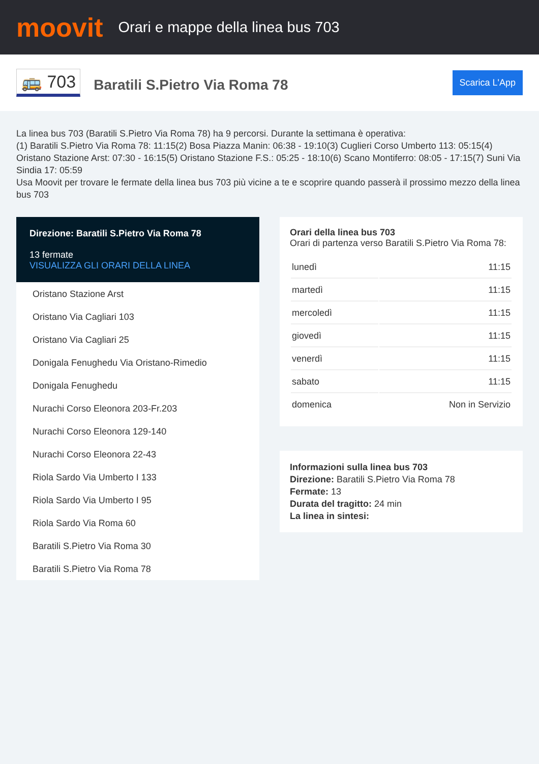moovit
Orari e mappe della linea bus 703
🚌 703
Baratili S.Pietro Via Roma 78
Scarica L'App
La linea bus 703 (Baratili S.Pietro Via Roma 78) ha 9 percorsi. Durante la settimana è operativa:
(1) Baratili S.Pietro Via Roma 78: 11:15(2) Bosa Piazza Manin: 06:38 - 19:10(3) Cuglieri Corso Umberto 113: 05:15(4) Oristano Stazione Arst: 07:30 - 16:15(5) Oristano Stazione F.S.: 05:25 - 18:10(6) Scano Montiferro: 08:05 - 17:15(7) Suni Via Sindia 17: 05:59
Usa Moovit per trovare le fermate della linea bus 703 più vicine a te e scoprire quando passerà il prossimo mezzo della linea bus 703
Direzione: Baratili S.Pietro Via Roma 78
13 fermate
VISUALIZZA GLI ORARI DELLA LINEA
Oristano Stazione Arst
Oristano Via Cagliari 103
Oristano Via Cagliari 25
Donigala Fenughedu Via Oristano-Rimedio
Donigala Fenughedu
Nurachi Corso Eleonora 203-Fr.203
Nurachi Corso Eleonora 129-140
Nurachi Corso Eleonora 22-43
Riola Sardo Via Umberto I 133
Riola Sardo Via Umberto I 95
Riola Sardo Via Roma 60
Baratili S.Pietro Via Roma 30
Baratili S.Pietro Via Roma 78
Orari della linea bus 703
Orari di partenza verso Baratili S.Pietro Via Roma 78:
| lunedì | 11:15 |
| martedì | 11:15 |
| mercoledì | 11:15 |
| giovedì | 11:15 |
| venerdì | 11:15 |
| sabato | 11:15 |
| domenica | Non in Servizio |
Informazioni sulla linea bus 703
Direzione: Baratili S.Pietro Via Roma 78
Fermate: 13
Durata del tragitto: 24 min
La linea in sintesi: